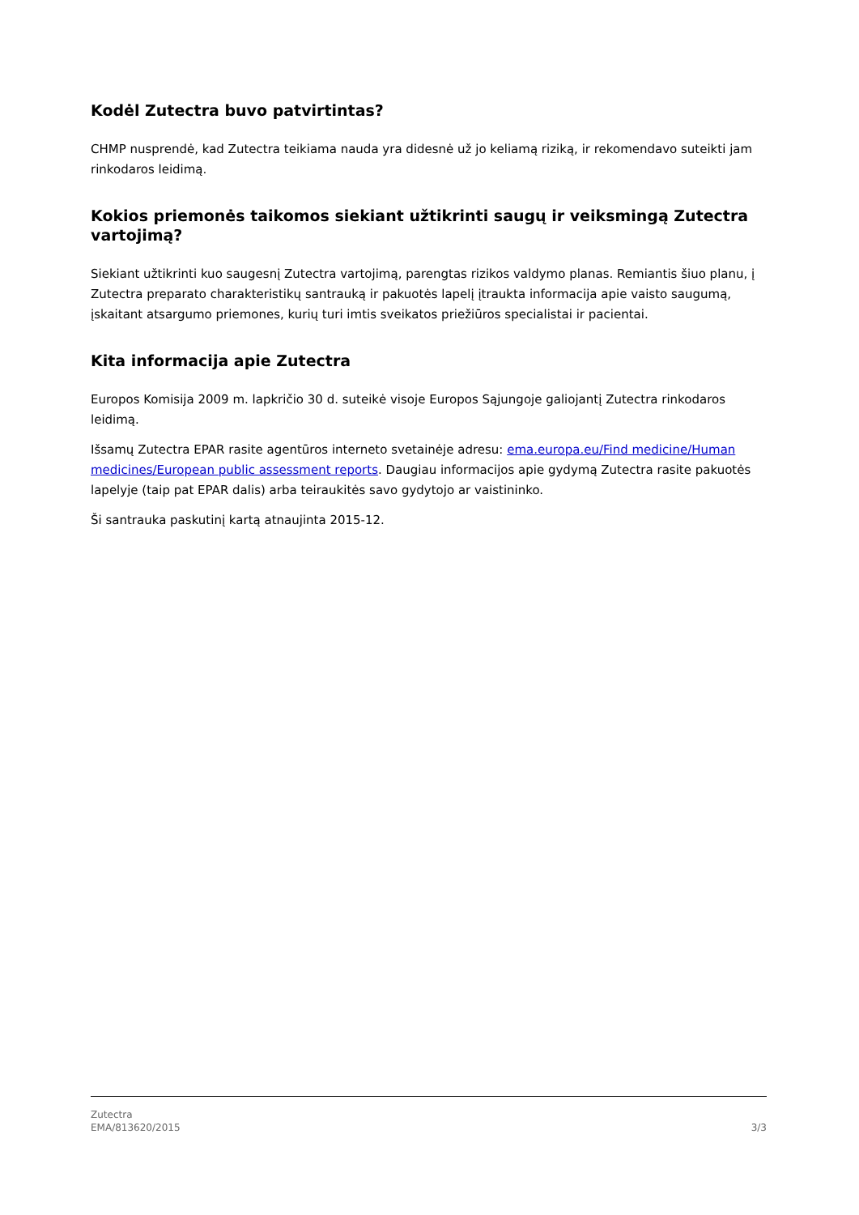Kodėl Zutectra buvo patvirtintas?
CHMP nusprendė, kad Zutectra teikiama nauda yra didesnė už jo keliamą riziką, ir rekomendavo suteikti jam rinkodaros leidimą.
Kokios priemonės taikomos siekiant užtikrinti saugų ir veiksmingą Zutectra vartojimą?
Siekiant užtikrinti kuo saugesnį Zutectra vartojimą, parengtas rizikos valdymo planas. Remiantis šiuo planu, į Zutectra preparato charakteristikų santrauką ir pakuotės lapelį įtraukta informacija apie vaisto saugumą, įskaitant atsargumo priemones, kurių turi imtis sveikatos priežiūros specialistai ir pacientai.
Kita informacija apie Zutectra
Europos Komisija 2009 m. lapkričio 30 d. suteikė visoje Europos Sąjungoje galiojantį Zutectra rinkodaros leidimą.
Išsamų Zutectra EPAR rasite agentūros interneto svetainėje adresu: ema.europa.eu/Find medicine/Human medicines/European public assessment reports. Daugiau informacijos apie gydymą Zutectra rasite pakuotės lapelyje (taip pat EPAR dalis) arba teiraukitės savo gydytojo ar vaistininko.
Ši santrauka paskutinį kartą atnaujinta 2015-12.
Zutectra
EMA/813620/2015
3/3